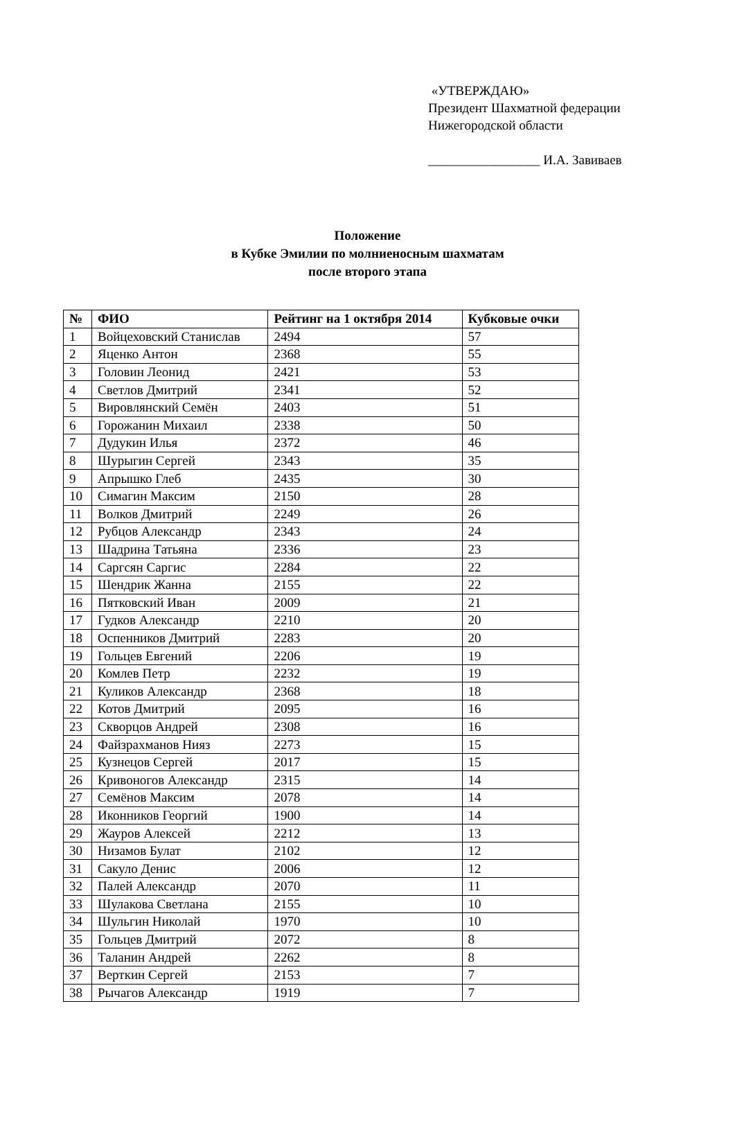«УТВЕРЖДАЮ»
Президент Шахматной федерации
Нижегородской области
_________________ И.А. Завиваев
Положение
в Кубке Эмилии по молниеносным шахматам
после второго этапа
| № | ФИО | Рейтинг на 1 октября 2014 | Кубковые очки |
| --- | --- | --- | --- |
| 1 | Войцеховский Станислав | 2494 | 57 |
| 2 | Яценко Антон | 2368 | 55 |
| 3 | Головин Леонид | 2421 | 53 |
| 4 | Светлов Дмитрий | 2341 | 52 |
| 5 | Вировлянский Семён | 2403 | 51 |
| 6 | Горожанин Михаил | 2338 | 50 |
| 7 | Дудукин Илья | 2372 | 46 |
| 8 | Шурыгин Сергей | 2343 | 35 |
| 9 | Апрышко Глеб | 2435 | 30 |
| 10 | Симагин Максим | 2150 | 28 |
| 11 | Волков Дмитрий | 2249 | 26 |
| 12 | Рубцов Александр | 2343 | 24 |
| 13 | Шадрина Татьяна | 2336 | 23 |
| 14 | Саргсян Саргис | 2284 | 22 |
| 15 | Шендрик Жанна | 2155 | 22 |
| 16 | Пятковский Иван | 2009 | 21 |
| 17 | Гудков Александр | 2210 | 20 |
| 18 | Оспенников Дмитрий | 2283 | 20 |
| 19 | Гольцев Евгений | 2206 | 19 |
| 20 | Комлев Петр | 2232 | 19 |
| 21 | Куликов Александр | 2368 | 18 |
| 22 | Котов Дмитрий | 2095 | 16 |
| 23 | Скворцов Андрей | 2308 | 16 |
| 24 | Файзрахманов Нияз | 2273 | 15 |
| 25 | Кузнецов Сергей | 2017 | 15 |
| 26 | Кривоногов Александр | 2315 | 14 |
| 27 | Семёнов Максим | 2078 | 14 |
| 28 | Иконников Георгий | 1900 | 14 |
| 29 | Жауров Алексей | 2212 | 13 |
| 30 | Низамов Булат | 2102 | 12 |
| 31 | Сакуло Денис | 2006 | 12 |
| 32 | Палей Александр | 2070 | 11 |
| 33 | Шулакова Светлана | 2155 | 10 |
| 34 | Шульгин Николай | 1970 | 10 |
| 35 | Гольцев Дмитрий | 2072 | 8 |
| 36 | Таланин Андрей | 2262 | 8 |
| 37 | Верткин Сергей | 2153 | 7 |
| 38 | Рычагов Александр | 1919 | 7 |